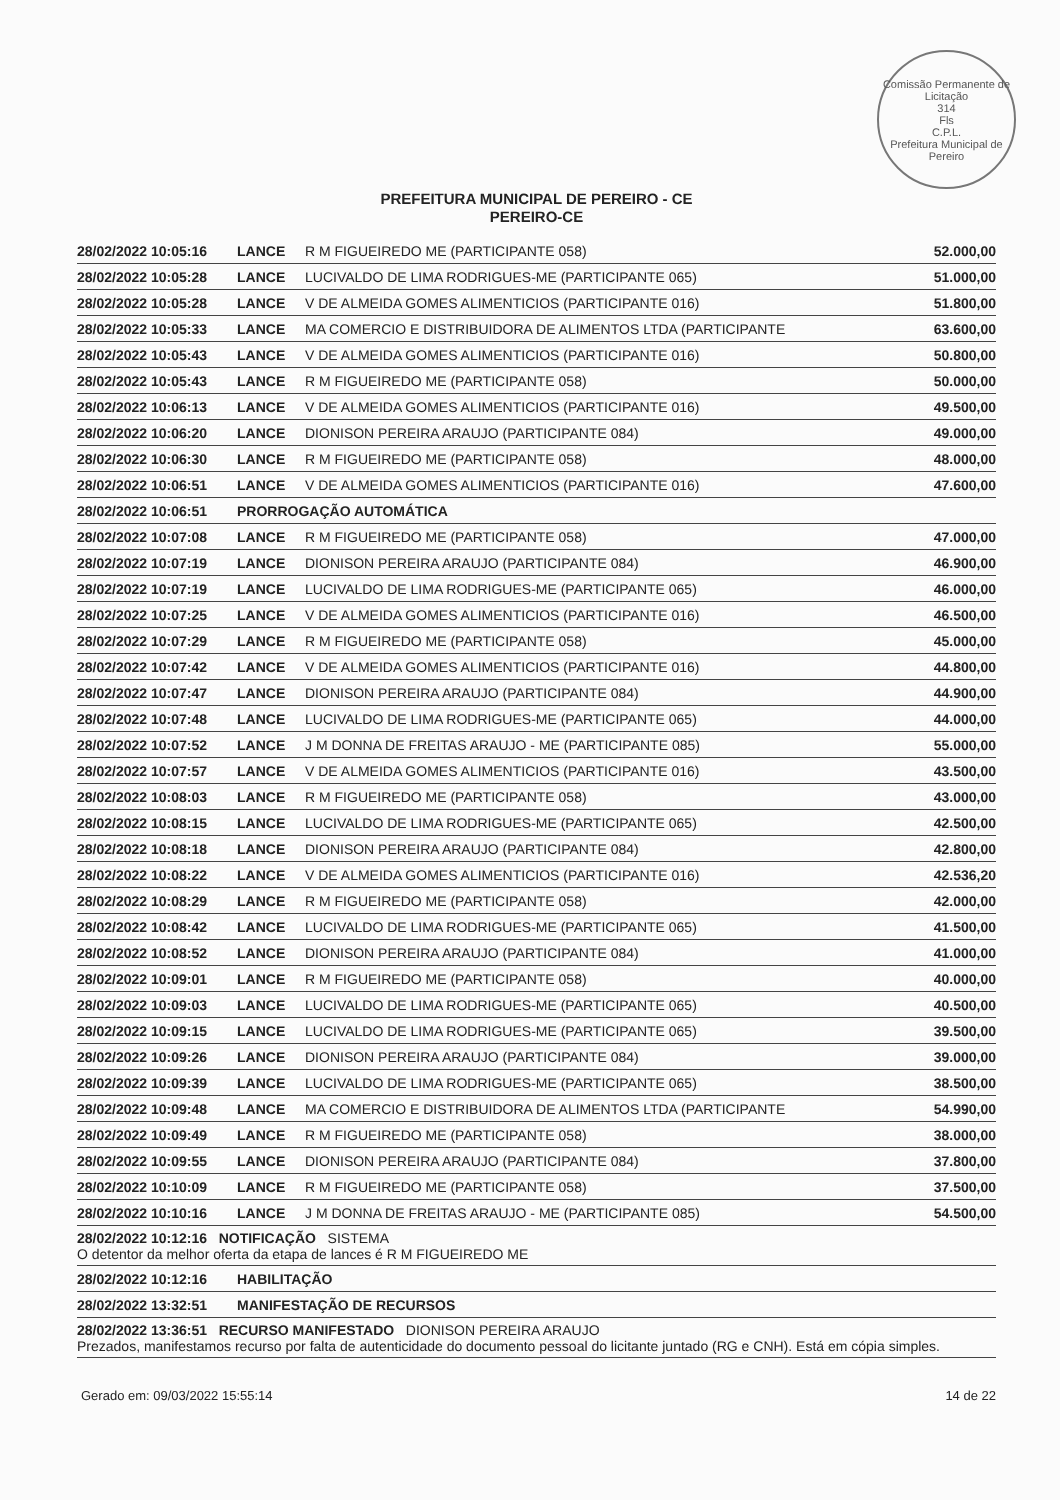Comissão Permanente de Licitação
314
Fls
C.P.L.
Prefeitura Municipal de Pereiro
PREFEITURA MUNICIPAL DE PEREIRO - CE
PEREIRO-CE
| 28/02/2022 10:05:16 | LANCE | R M FIGUEIREDO ME (PARTICIPANTE 058) | 52.000,00 |
| 28/02/2022 10:05:28 | LANCE | LUCIVALDO DE LIMA RODRIGUES-ME (PARTICIPANTE 065) | 51.000,00 |
| 28/02/2022 10:05:28 | LANCE | V DE ALMEIDA GOMES ALIMENTICIOS (PARTICIPANTE 016) | 51.800,00 |
| 28/02/2022 10:05:33 | LANCE | MA COMERCIO E DISTRIBUIDORA DE ALIMENTOS LTDA (PARTICIPANTE | 63.600,00 |
| 28/02/2022 10:05:43 | LANCE | V DE ALMEIDA GOMES ALIMENTICIOS (PARTICIPANTE 016) | 50.800,00 |
| 28/02/2022 10:05:43 | LANCE | R M FIGUEIREDO ME (PARTICIPANTE 058) | 50.000,00 |
| 28/02/2022 10:06:13 | LANCE | V DE ALMEIDA GOMES ALIMENTICIOS (PARTICIPANTE 016) | 49.500,00 |
| 28/02/2022 10:06:20 | LANCE | DIONISON PEREIRA ARAUJO (PARTICIPANTE 084) | 49.000,00 |
| 28/02/2022 10:06:30 | LANCE | R M FIGUEIREDO ME (PARTICIPANTE 058) | 48.000,00 |
| 28/02/2022 10:06:51 | LANCE | V DE ALMEIDA GOMES ALIMENTICIOS (PARTICIPANTE 016) | 47.600,00 |
| 28/02/2022 10:06:51 | PRORROGAÇÃO AUTOMÁTICA | | |
| 28/02/2022 10:07:08 | LANCE | R M FIGUEIREDO ME (PARTICIPANTE 058) | 47.000,00 |
| 28/02/2022 10:07:19 | LANCE | DIONISON PEREIRA ARAUJO (PARTICIPANTE 084) | 46.900,00 |
| 28/02/2022 10:07:19 | LANCE | LUCIVALDO DE LIMA RODRIGUES-ME (PARTICIPANTE 065) | 46.000,00 |
| 28/02/2022 10:07:25 | LANCE | V DE ALMEIDA GOMES ALIMENTICIOS (PARTICIPANTE 016) | 46.500,00 |
| 28/02/2022 10:07:29 | LANCE | R M FIGUEIREDO ME (PARTICIPANTE 058) | 45.000,00 |
| 28/02/2022 10:07:42 | LANCE | V DE ALMEIDA GOMES ALIMENTICIOS (PARTICIPANTE 016) | 44.800,00 |
| 28/02/2022 10:07:47 | LANCE | DIONISON PEREIRA ARAUJO (PARTICIPANTE 084) | 44.900,00 |
| 28/02/2022 10:07:48 | LANCE | LUCIVALDO DE LIMA RODRIGUES-ME (PARTICIPANTE 065) | 44.000,00 |
| 28/02/2022 10:07:52 | LANCE | J M DONNA DE FREITAS ARAUJO - ME (PARTICIPANTE 085) | 55.000,00 |
| 28/02/2022 10:07:57 | LANCE | V DE ALMEIDA GOMES ALIMENTICIOS (PARTICIPANTE 016) | 43.500,00 |
| 28/02/2022 10:08:03 | LANCE | R M FIGUEIREDO ME (PARTICIPANTE 058) | 43.000,00 |
| 28/02/2022 10:08:15 | LANCE | LUCIVALDO DE LIMA RODRIGUES-ME (PARTICIPANTE 065) | 42.500,00 |
| 28/02/2022 10:08:18 | LANCE | DIONISON PEREIRA ARAUJO (PARTICIPANTE 084) | 42.800,00 |
| 28/02/2022 10:08:22 | LANCE | V DE ALMEIDA GOMES ALIMENTICIOS (PARTICIPANTE 016) | 42.536,20 |
| 28/02/2022 10:08:29 | LANCE | R M FIGUEIREDO ME (PARTICIPANTE 058) | 42.000,00 |
| 28/02/2022 10:08:42 | LANCE | LUCIVALDO DE LIMA RODRIGUES-ME (PARTICIPANTE 065) | 41.500,00 |
| 28/02/2022 10:08:52 | LANCE | DIONISON PEREIRA ARAUJO (PARTICIPANTE 084) | 41.000,00 |
| 28/02/2022 10:09:01 | LANCE | R M FIGUEIREDO ME (PARTICIPANTE 058) | 40.000,00 |
| 28/02/2022 10:09:03 | LANCE | LUCIVALDO DE LIMA RODRIGUES-ME (PARTICIPANTE 065) | 40.500,00 |
| 28/02/2022 10:09:15 | LANCE | LUCIVALDO DE LIMA RODRIGUES-ME (PARTICIPANTE 065) | 39.500,00 |
| 28/02/2022 10:09:26 | LANCE | DIONISON PEREIRA ARAUJO (PARTICIPANTE 084) | 39.000,00 |
| 28/02/2022 10:09:39 | LANCE | LUCIVALDO DE LIMA RODRIGUES-ME (PARTICIPANTE 065) | 38.500,00 |
| 28/02/2022 10:09:48 | LANCE | MA COMERCIO E DISTRIBUIDORA DE ALIMENTOS LTDA (PARTICIPANTE | 54.990,00 |
| 28/02/2022 10:09:49 | LANCE | R M FIGUEIREDO ME (PARTICIPANTE 058) | 38.000,00 |
| 28/02/2022 10:09:55 | LANCE | DIONISON PEREIRA ARAUJO (PARTICIPANTE 084) | 37.800,00 |
| 28/02/2022 10:10:09 | LANCE | R M FIGUEIREDO ME (PARTICIPANTE 058) | 37.500,00 |
| 28/02/2022 10:10:16 | LANCE | J M DONNA DE FREITAS ARAUJO - ME (PARTICIPANTE 085) | 54.500,00 |
| 28/02/2022 10:12:16 NOTIFICAÇÃO SISTEMA O detentor da melhor oferta da etapa de lances é R M FIGUEIREDO ME | | | |
| 28/02/2022 10:12:16 | HABILITAÇÃO | | |
| 28/02/2022 13:32:51 | MANIFESTAÇÃO DE RECURSOS | | |
| 28/02/2022 13:36:51 RECURSO MANIFESTADO DIONISON PEREIRA ARAUJO Prezados, manifestamos recurso por falta de autenticidade do documento pessoal do licitante juntado (RG e CNH). Está em cópia simples. | | | |
Gerado em: 09/03/2022 15:55:14 14 de 22